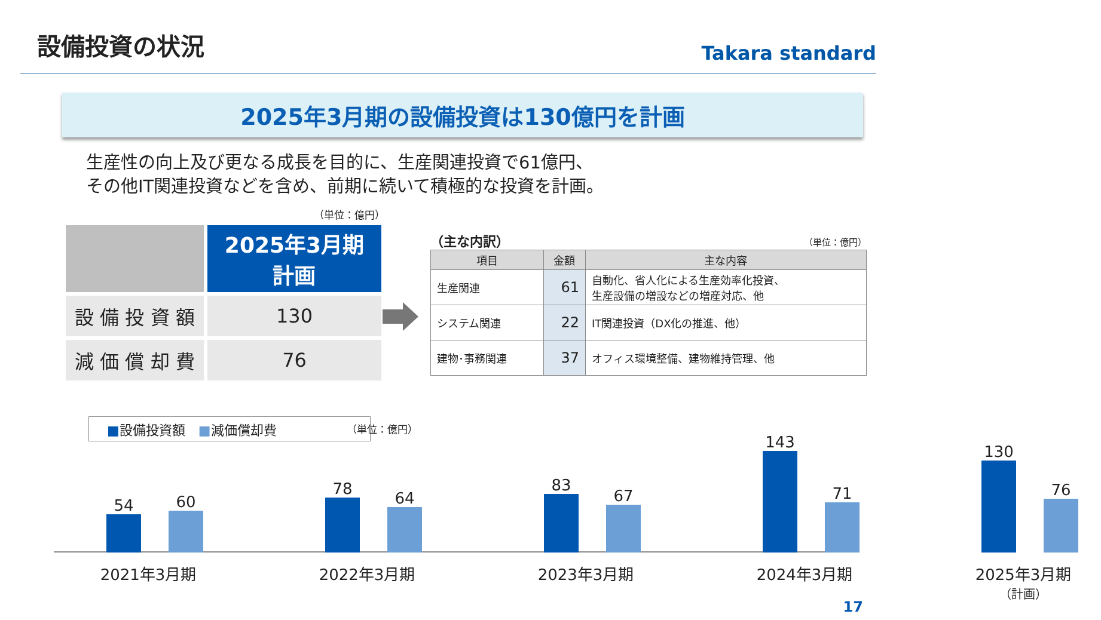設備投資の状況
Takara standard
2025年3月期の設備投資は130億円を計画
生産性の向上及び更なる成長を目的に、生産関連投資で61億円、
その他IT関連投資などを含め、前期に続いて積極的な投資を計画。
（単位：億円）
| | 2025年3月期 計画 |
| 設 備 投 資 額 | 130 |
| 減 価 償 却 費 | 76 |
（主な内訳） （単位：億円）
| 項目 | 金額 | 主な内容 |
| --- | --- | --- |
| 生産関連 | 61 | 自動化、省人化による生産効率化投資、 生産設備の増設などの増産対応、他 |
| システム関連 | 22 | IT関連投資（DX化の推進、他） |
| 建物･事務関連 | 37 | オフィス環境整備、建物維持管理、他 |
■設備投資額　■減価償却費 （単位：億円）
54 60
78
64
83
67
143
71
130
76
2021年3月期 2022年3月期 2023年3月期 2024年3月期
2025年3月期
（計画）
17